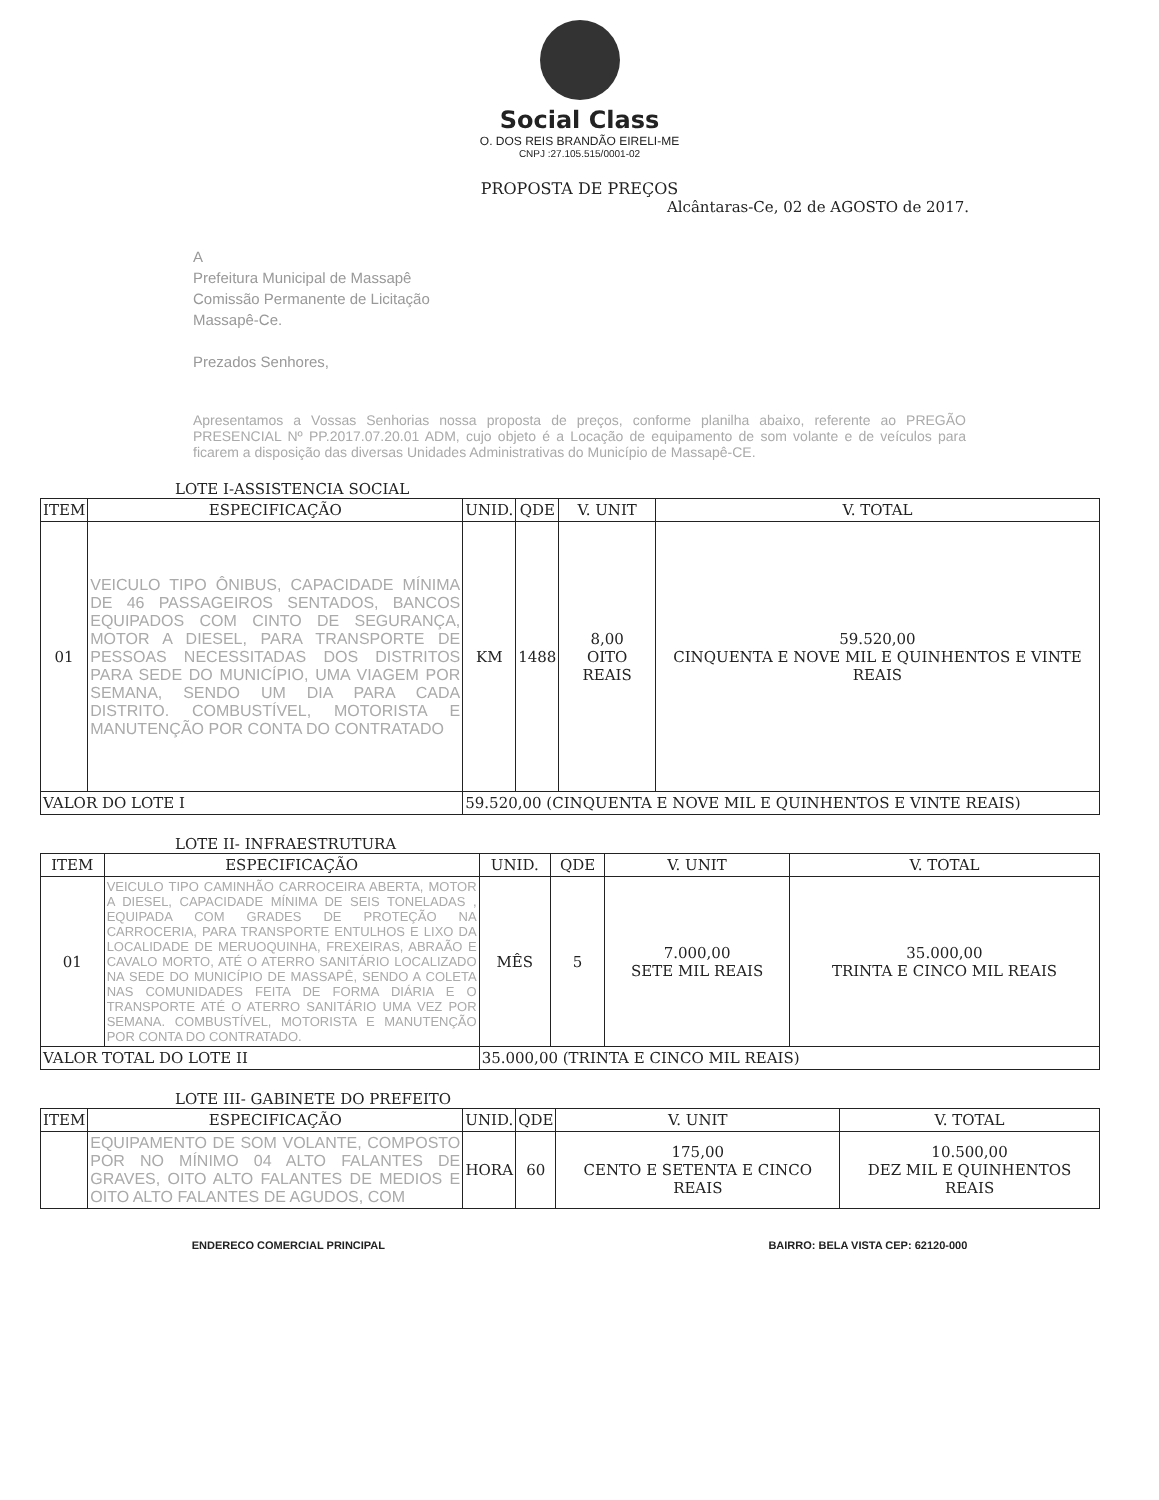Social Class
O. DOS REIS BRANDÃO EIRELI-ME
CNPJ :27.105.515/0001-02
PROPOSTA DE PREÇOS
Alcântaras-Ce, 02 de AGOSTO de 2017.
A
Prefeitura Municipal de Massapê
Comissão Permanente de Licitação
Massapê-Ce.
Prezados Senhores,
Apresentamos a Vossas Senhorias nossa proposta de preços, conforme planilha abaixo, referente ao PREGÃO PRESENCIAL Nº PP.2017.07.20.01 ADM, cujo objeto é a Locação de equipamento de som volante e de veículos para ficarem a disposição das diversas Unidades Administrativas do Município de Massapê-CE.
LOTE I-ASSISTENCIA SOCIAL
| ITEM | ESPECIFICAÇÃO | UNID. | QDE | V. UNIT | V. TOTAL |
| --- | --- | --- | --- | --- | --- |
| 01 | VEICULO TIPO ÔNIBUS, CAPACIDADE MÍNIMA DE 46 PASSAGEIROS SENTADOS, BANCOS EQUIPADOS COM CINTO DE SEGURANÇA, MOTOR A DIESEL, PARA TRANSPORTE DE PESSOAS NECESSITADAS DOS DISTRITOS PARA SEDE DO MUNICÍPIO, UMA VIAGEM POR SEMANA, SENDO UM DIA PARA CADA DISTRITO. COMBUSTÍVEL, MOTORISTA E MANUTENÇÃO POR CONTA DO CONTRATADO | KM | 1488 | 8,00 OITO REAIS | 59.520,00 CINQUENTA E NOVE MIL E QUINHENTOS E VINTE REAIS |
| VALOR DO LOTE I | | 59.520,00 (CINQUENTA E NOVE MIL E QUINHENTOS E VINTE REAIS) | | | |
LOTE II- INFRAESTRUTURA
| ITEM | ESPECIFICAÇÃO | UNID. | QDE | V. UNIT | V. TOTAL |
| --- | --- | --- | --- | --- | --- |
| 01 | VEICULO TIPO CAMINHÃO CARROCEIRA ABERTA, MOTOR A DIESEL, CAPACIDADE MÍNIMA DE SEIS TONELADAS , EQUIPADA COM GRADES DE PROTEÇÃO NA CARROCERIA, PARA TRANSPORTE ENTULHOS E LIXO DA LOCALIDADE DE MERUOQUINHA, FREXEIRAS, ABRAÃO E CAVALO MORTO, ATÉ O ATERRO SANITÁRIO LOCALIZADO NA SEDE DO MUNICÍPIO DE MASSAPÊ, SENDO A COLETA NAS COMUNIDADES FEITA DE FORMA DIÁRIA E O TRANSPORTE ATÉ O ATERRO SANITÁRIO UMA VEZ POR SEMANA. COMBUSTÍVEL, MOTORISTA E MANUTENÇÃO POR CONTA DO CONTRATADO. | MÊS | 5 | 7.000,00 SETE MIL REAIS | 35.000,00 TRINTA E CINCO MIL REAIS |
| VALOR TOTAL DO LOTE II | | 35.000,00 (TRINTA E CINCO MIL REAIS) | | | |
LOTE III- GABINETE DO PREFEITO
| ITEM | ESPECIFICAÇÃO | UNID. | QDE | V. UNIT | V. TOTAL |
| --- | --- | --- | --- | --- | --- |
| | EQUIPAMENTO DE SOM VOLANTE, COMPOSTO POR NO MÍNIMO 04 ALTO FALANTES DE GRAVES, OITO ALTO FALANTES DE MEDIOS E OITO ALTO FALANTES DE AGUDOS, COM | HORA | 60 | 175,00 CENTO E SETENTA E CINCO REAIS | 10.500,00 DEZ MIL E QUINHENTOS REAIS |
ENDERECO COMERCIAL PRINCIPAL BAIRRO: BELA VISTA CEP: 62120-000